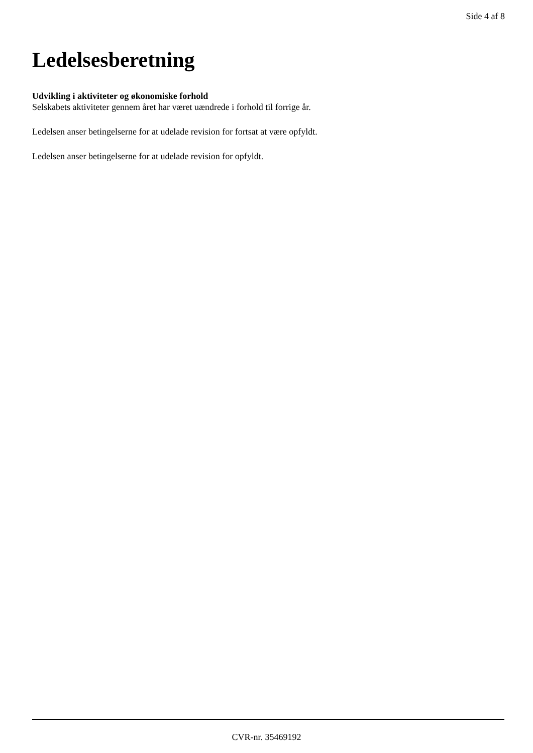Side 4 af 8
Ledelsesberetning
Udvikling i aktiviteter og økonomiske forhold
Selskabets aktiviteter gennem året har været uændrede i forhold til forrige år.
Ledelsen anser betingelserne for at udelade revision for fortsat at være opfyldt.
Ledelsen anser betingelserne for at udelade revision for opfyldt.
CVR-nr. 35469192